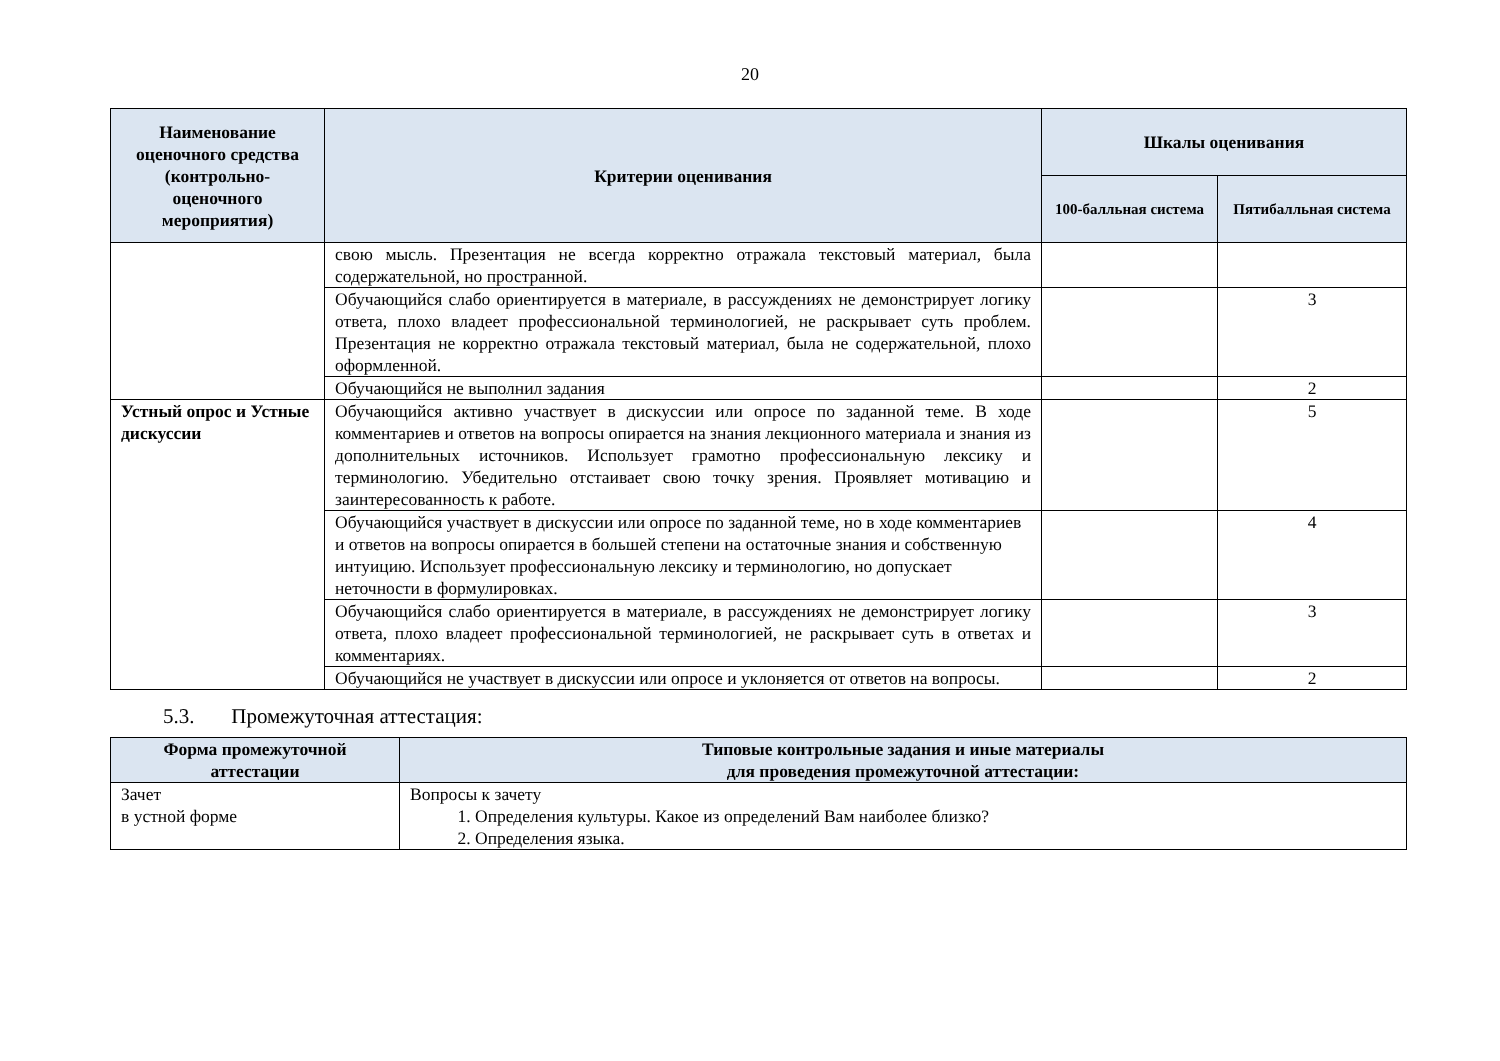20
| Наименование оценочного средства (контрольно-оценочного мероприятия) | Критерии оценивания | Шкалы оценивания | |
| --- | --- | --- | --- |
| | | 100-балльная система | Пятибалльная система |
| | свою мысль. Презентация не всегда корректно отражала текстовый материал, была содержательной, но пространной. | | |
| | Обучающийся слабо ориентируется в материале, в рассуждениях не демонстрирует логику ответа, плохо владеет профессиональной терминологией, не раскрывает суть проблем. Презентация не корректно отражала текстовый материал, была не содержательной, плохо оформленной. | | 3 |
| | Обучающийся не выполнил задания | | 2 |
| Устный опрос и Устные дискуссии | Обучающийся активно участвует в дискуссии или опросе по заданной теме. В ходе комментариев и ответов на вопросы опирается на знания лекционного материала и знания из дополнительных источников. Использует грамотно профессиональную лексику и терминологию. Убедительно отстаивает свою точку зрения. Проявляет мотивацию и заинтересованность к работе. | | 5 |
| | Обучающийся участвует в дискуссии или опросе по заданной теме, но в ходе комментариев и ответов на вопросы опирается в большей степени на остаточные знания и собственную интуицию. Использует профессиональную лексику и терминологию, но допускает неточности в формулировках. | | 4 |
| | Обучающийся слабо ориентируется в материале, в рассуждениях не демонстрирует логику ответа, плохо владеет профессиональной терминологией, не раскрывает суть в ответах и комментариях. | | 3 |
| | Обучающийся не участвует в дискуссии или опросе и уклоняется от ответов на вопросы. | | 2 |
5.3. Промежуточная аттестация:
| Форма промежуточной аттестации | Типовые контрольные задания и иные материалы для проведения промежуточной аттестации: |
| --- | --- |
| Зачет в устной форме | Вопросы к зачету 1. Определения культуры. Какое из определений Вам наиболее близко? 2. Определения языка. |